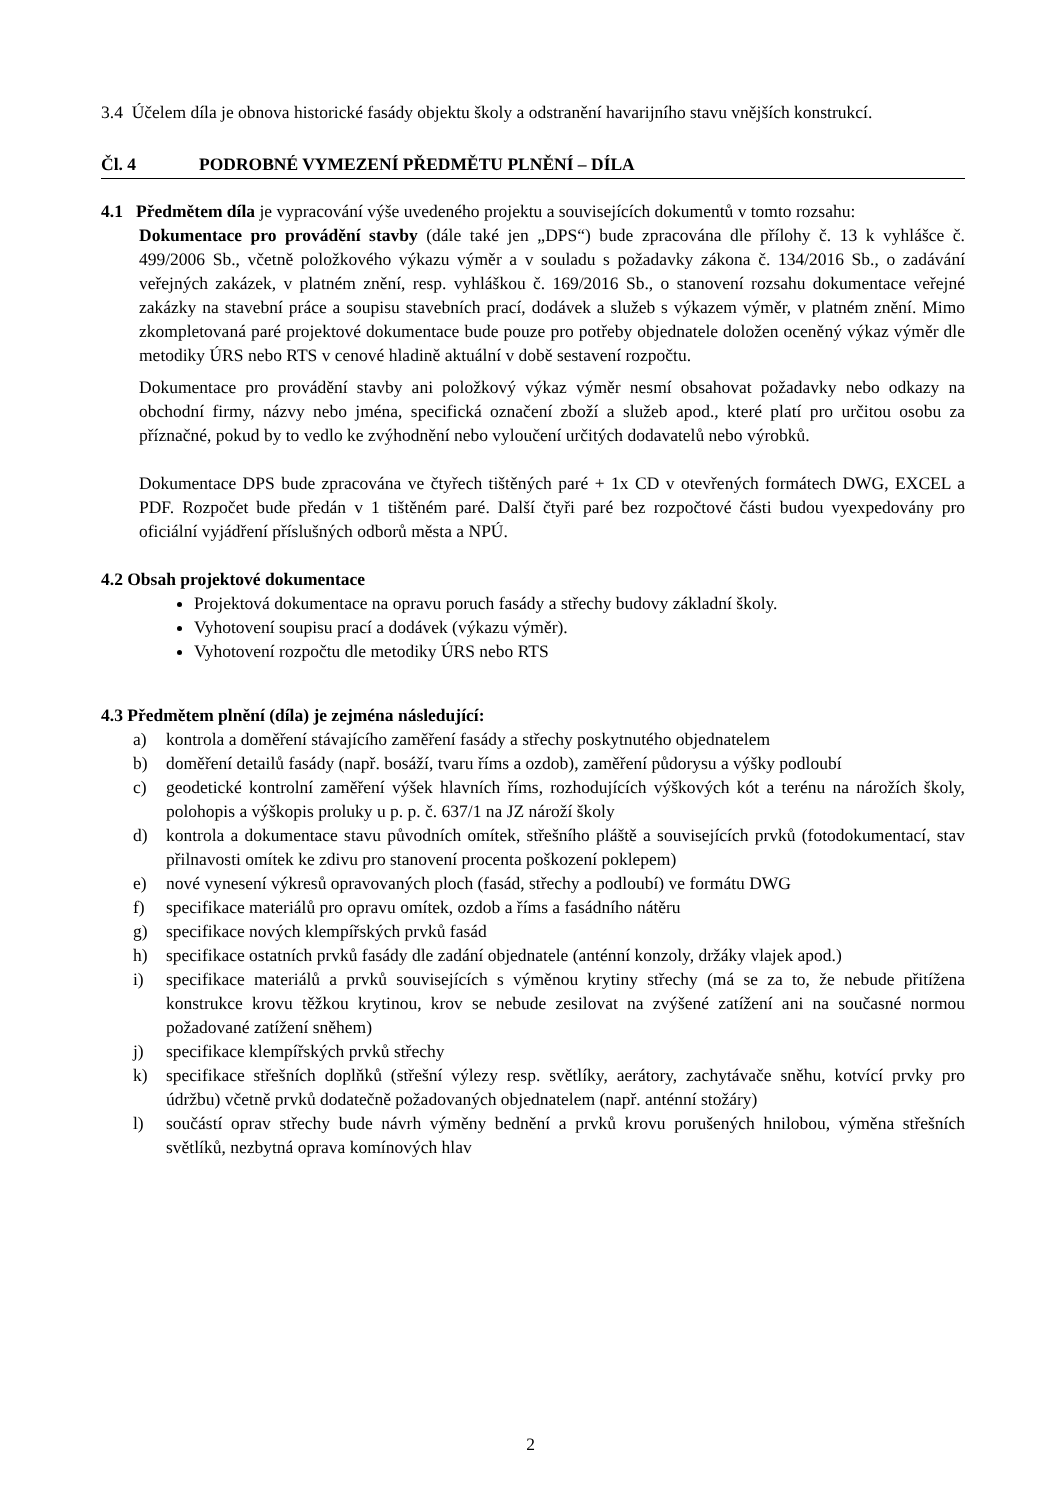3.4 Účelem díla je obnova historické fasády objektu školy a odstranění havarijního stavu vnějších konstrukcí.
Čl. 4 PODROBNÉ VYMEZENÍ PŘEDMĚTU PLNĚNÍ – DÍLA
4.1 Předmětem díla je vypracování výše uvedeného projektu a souvisejících dokumentů v tomto rozsahu:
Dokumentace pro provádění stavby (dále také jen „DPS“) bude zpracována dle přílohy č. 13 k vyhlášce č. 499/2006 Sb., včetně položkového výkazu výměr a v souladu s požadavky zákona č. 134/2016 Sb., o zadávání veřejných zakázek, v platném znění, resp. vyhláškou č. 169/2016 Sb., o stanovení rozsahu dokumentace veřejné zakázky na stavební práce a soupisu stavebních prací, dodávek a služeb s výkazem výměr, v platném znění. Mimo zkompletovaná paré projektové dokumentace bude pouze pro potřeby objednatele doložen oceněný výkaz výměr dle metodiky ÚRS nebo RTS v cenové hladině aktuální v době sestavení rozpočtu.
Dokumentace pro provádění stavby ani položkový výkaz výměr nesmí obsahovat požadavky nebo odkazy na obchodní firmy, názvy nebo jména, specifická označení zboží a služeb apod., které platí pro určitou osobu za příznačné, pokud by to vedlo ke zvýhodnění nebo vyloučení určitých dodavatelů nebo výrobků.
Dokumentace DPS bude zpracována ve čtyřech tištěných paré + 1x CD v otevřených formátech DWG, EXCEL a PDF. Rozpočet bude předán v 1 tištěném paré. Další čtyři paré bez rozpočtové části budou vyexpedovány pro oficiální vyjádření příslušných odborů města a NPÚ.
4.2 Obsah projektové dokumentace
Projektová dokumentace na opravu poruch fasády a střechy budovy základní školy.
Vyhotovení soupisu prací a dodávek (výkazu výměr).
Vyhotovení rozpočtu dle metodiky ÚRS nebo RTS
4.3 Předmětem plnění (díla) je zejména následující:
a) kontrola a doměření stávajícího zaměření fasády a střechy poskytnutého objednatelem
b) doměření detailů fasády (např. bosáží, tvaru říms a ozdob), zaměření půdorysu a výšky podloubí
c) geodetické kontrolní zaměření výšek hlavních říms, rozhodujících výškových kót a terénu na nárožích školy, polohopis a výškopis proluky u p. p. č. 637/1 na JZ nároží školy
d) kontrola a dokumentace stavu původních omítek, střešního pláště a souvisejících prvků (fotodokumentací, stav přilnavosti omítek ke zdivu pro stanovení procenta poškození poklepem)
e) nové vynesení výkresů opravovaných ploch (fasád, střechy a podloubí) ve formátu DWG
f) specifikace materiálů pro opravu omítek, ozdob a říms a fasádního nátěru
g) specifikace nových klempířských prvků fasád
h) specifikace ostatních prvků fasády dle zadání objednatele (anténní konzoly, držáky vlajek apod.)
i) specifikace materiálů a prvků souvisejících s výměnou krytiny střechy (má se za to, že nebude přitížena konstrukce krovu těžkou krytinou, krov se nebude zesilovat na zvýšené zatížení ani na současné normou požadované zatížení sněhem)
j) specifikace klempířských prvků střechy
k) specifikace střešních doplňků (střešní výlezy resp. světlíky, aerátory, zachytávače sněhu, kotvící prvky pro údržbu) včetně prvků dodatečně požadovaných objednatelem (např. anténní stožáry)
l) součástí oprav střechy bude návrh výměny bednění a prvků krovu porušených hnilobou, výměna střešních světlíků, nezbytná oprava komínových hlav
2